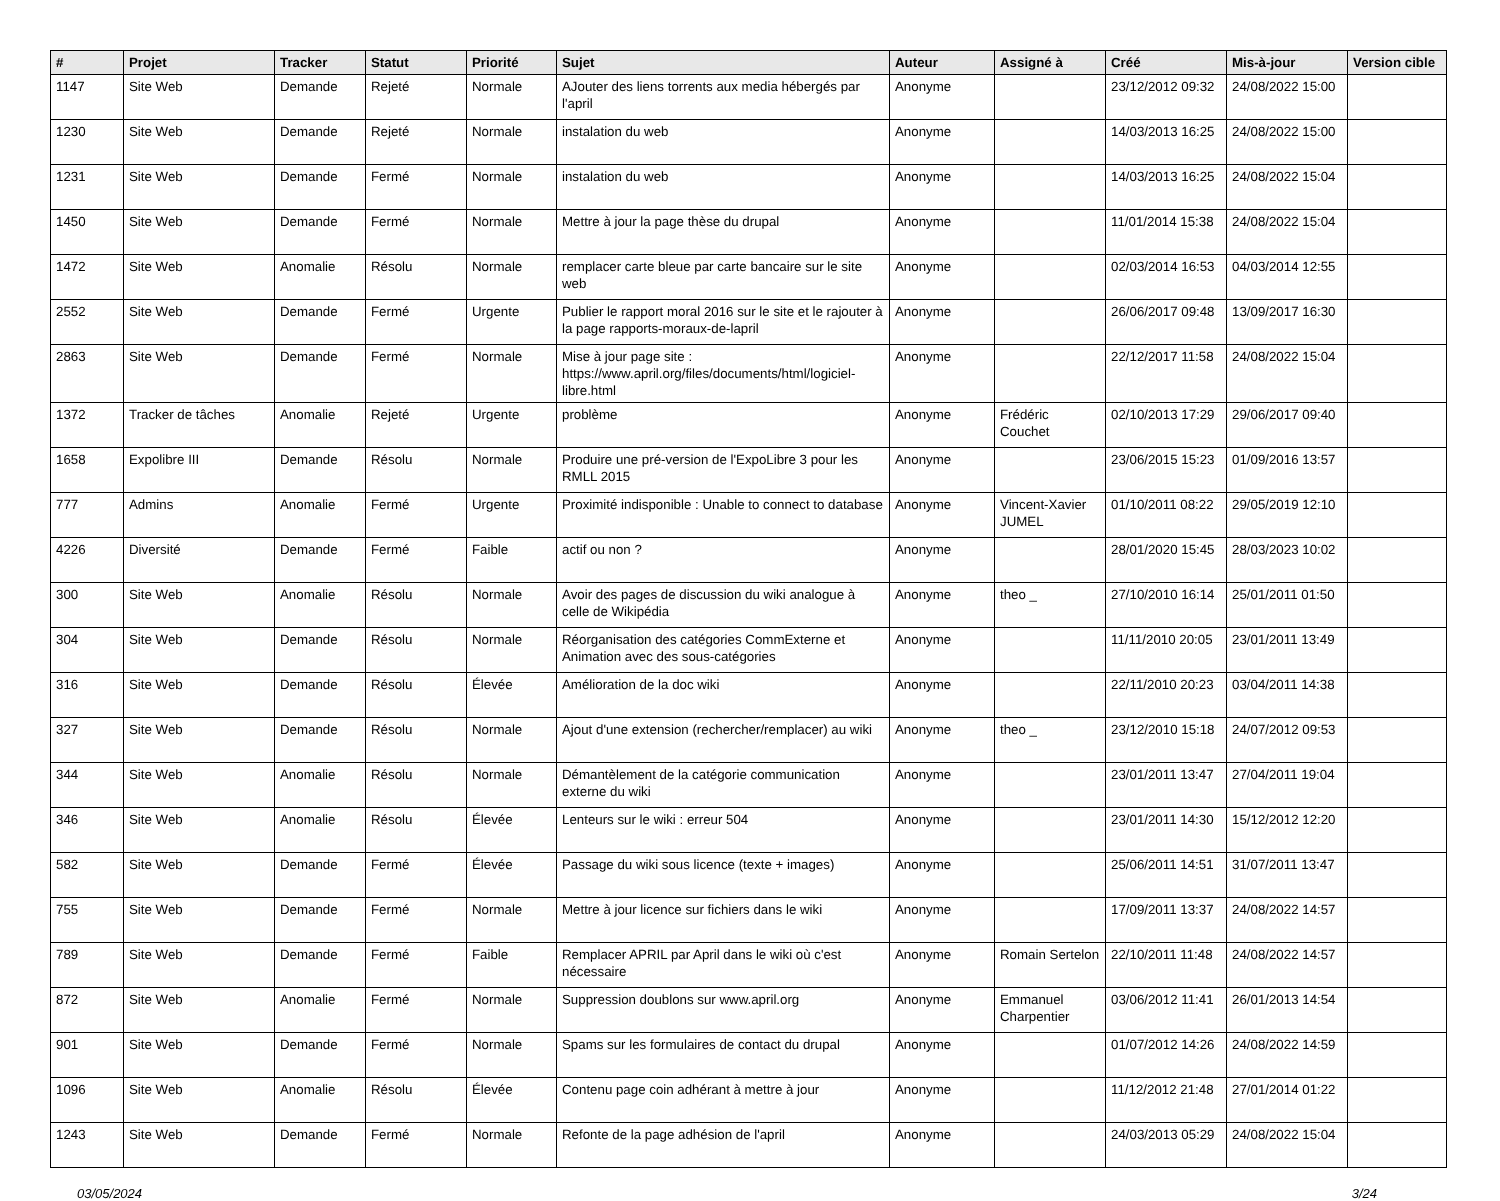| # | Projet | Tracker | Statut | Priorité | Sujet | Auteur | Assigné à | Créé | Mis-à-jour | Version cible |
| --- | --- | --- | --- | --- | --- | --- | --- | --- | --- | --- |
| 1147 | Site Web | Demande | Rejeté | Normale | AJouter des liens torrents aux media hébergés par l'april | Anonyme | | 23/12/2012 09:32 | 24/08/2022 15:00 | |
| 1230 | Site Web | Demande | Rejeté | Normale | instalation du web | Anonyme | | 14/03/2013 16:25 | 24/08/2022 15:00 | |
| 1231 | Site Web | Demande | Fermé | Normale | instalation du web | Anonyme | | 14/03/2013 16:25 | 24/08/2022 15:04 | |
| 1450 | Site Web | Demande | Fermé | Normale | Mettre à jour la page thèse du drupal | Anonyme | | 11/01/2014 15:38 | 24/08/2022 15:04 | |
| 1472 | Site Web | Anomalie | Résolu | Normale | remplacer carte bleue par carte bancaire sur le site web | Anonyme | | 02/03/2014 16:53 | 04/03/2014 12:55 | |
| 2552 | Site Web | Demande | Fermé | Urgente | Publier le rapport moral 2016 sur le site et le rajouter à la page rapports-moraux-de-lapril | Anonyme | | 26/06/2017 09:48 | 13/09/2017 16:30 | |
| 2863 | Site Web | Demande | Fermé | Normale | Mise à jour page site : https://www.april.org/files/documents/html/logiciel-libre.html | Anonyme | | 22/12/2017 11:58 | 24/08/2022 15:04 | |
| 1372 | Tracker de tâches | Anomalie | Rejeté | Urgente | problème | Anonyme | Frédéric Couchet | 02/10/2013 17:29 | 29/06/2017 09:40 | |
| 1658 | Expolibre III | Demande | Résolu | Normale | Produire une pré-version de l'ExpoLibre 3 pour les RMLL 2015 | Anonyme | | 23/06/2015 15:23 | 01/09/2016 13:57 | |
| 777 | Admins | Anomalie | Fermé | Urgente | Proximité indisponible : Unable to connect to database | Anonyme | Vincent-Xavier JUMEL | 01/10/2011 08:22 | 29/05/2019 12:10 | |
| 4226 | Diversité | Demande | Fermé | Faible | actif ou non ? | Anonyme | | 28/01/2020 15:45 | 28/03/2023 10:02 | |
| 300 | Site Web | Anomalie | Résolu | Normale | Avoir des pages de discussion du wiki analogue à celle de Wikipédia | Anonyme | theo _ | 27/10/2010 16:14 | 25/01/2011 01:50 | |
| 304 | Site Web | Demande | Résolu | Normale | Réorganisation des catégories CommExterne et Animation avec des sous-catégories | Anonyme | | 11/11/2010 20:05 | 23/01/2011 13:49 | |
| 316 | Site Web | Demande | Résolu | Élevée | Amélioration de la doc wiki | Anonyme | | 22/11/2010 20:23 | 03/04/2011 14:38 | |
| 327 | Site Web | Demande | Résolu | Normale | Ajout d'une extension (rechercher/remplacer) au wiki | Anonyme | theo _ | 23/12/2010 15:18 | 24/07/2012 09:53 | |
| 344 | Site Web | Anomalie | Résolu | Normale | Démantèlement de la catégorie communication externe du wiki | Anonyme | | 23/01/2011 13:47 | 27/04/2011 19:04 | |
| 346 | Site Web | Anomalie | Résolu | Élevée | Lenteurs sur le wiki : erreur 504 | Anonyme | | 23/01/2011 14:30 | 15/12/2012 12:20 | |
| 582 | Site Web | Demande | Fermé | Élevée | Passage du wiki sous licence (texte + images) | Anonyme | | 25/06/2011 14:51 | 31/07/2011 13:47 | |
| 755 | Site Web | Demande | Fermé | Normale | Mettre à jour licence sur fichiers dans le wiki | Anonyme | | 17/09/2011 13:37 | 24/08/2022 14:57 | |
| 789 | Site Web | Demande | Fermé | Faible | Remplacer APRIL par April dans le wiki où c'est nécessaire | Anonyme | Romain Sertelon | 22/10/2011 11:48 | 24/08/2022 14:57 | |
| 872 | Site Web | Anomalie | Fermé | Normale | Suppression doublons sur www.april.org | Anonyme | Emmanuel Charpentier | 03/06/2012 11:41 | 26/01/2013 14:54 | |
| 901 | Site Web | Demande | Fermé | Normale | Spams sur les formulaires de contact du drupal | Anonyme | | 01/07/2012 14:26 | 24/08/2022 14:59 | |
| 1096 | Site Web | Anomalie | Résolu | Élevée | Contenu page coin adhérant à mettre à jour | Anonyme | | 11/12/2012 21:48 | 27/01/2014 01:22 | |
| 1243 | Site Web | Demande | Fermé | Normale | Refonte de la page adhésion de l'april | Anonyme | | 24/03/2013 05:29 | 24/08/2022 15:04 | |
03/05/2024 3/24